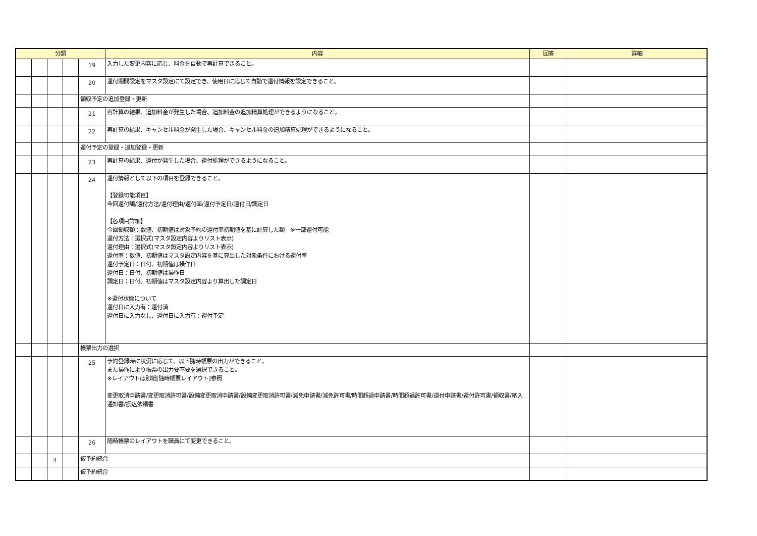| 分類 | | | | | 内容 | 回答 | 詳細 |
| --- | --- | --- | --- | --- | --- | --- | --- |
| | | | | 19 | 入力した変更内容に応じ、料金を自動で再計算できること。 | | |
| | | | | 20 | 還付期間設定をマスタ設定にて設定でき、使用日に応じて自動で還付情報を設定できること。 | | |
| | | | | 領収予定の追加登録・更新 | | | |
| | | | | 21 | 再計算の結果、追加料金が発生した場合、追加料金の追加精算処理ができるようになること。 | | |
| | | | | 22 | 再計算の結果、キャンセル料金が発生した場合、キャンセル料金の追加精算処理ができるようになること。 | | |
| | | | | 還付予定の登録・追加登録・更新 | | | |
| | | | | 23 | 再計算の結果、還付が発生した場合、還付処理ができるようになること。 | | |
| | | | | 24 | 還付情報として以下の項目を登録できること。 【登録可能項目】 今回還付額/還付方法/還付理由/還付率/還付予定日/還付日/調定日 【各項目詳細】 今回領収額：数値、初期値は対象予約の還付率初期値を基に計算した額 ※一部還付可能 還付方法：選択式(マスタ設定内容よりリスト表示) 還付理由：選択式(マスタ設定内容よりリスト表示) 還付率：数値、初期値はマスタ設定内容を基に算出した対象条件における還付率 還付予定日：日付、初期値は操作日 還付日：日付、初期値は操作日 調定日：日付、初期値はマスタ設定内容より算出した調定日 ※還付状態について 還付日に入力有：還付済 還付日に入力なし、還付日に入力有：還付予定 | | |
| | | | | 帳票出力の選択 | | | |
| | | | | 25 | 予約登録時に状況に応じて、以下随時帳票の出力ができること。 また操作により帳票の出力要不要を選択できること。 ※レイアウトは別紙[随時帳票レイアウト]参照 変更取消申請書/変更取消許可書/設備変更取消申請書/設備変更取消許可書/減免申請書/減免許可書/時間超過申請書/時間超過許可書/還付申請書/還付許可書/領収書/納入通知書/振込依頼書 | | |
| | | | | 26 | 随時帳票のレイアウトを職員にて変更できること。 | | |
| | | 4 | | 仮予約統合 | | | |
| | | | | 仮予約統合 | | | |